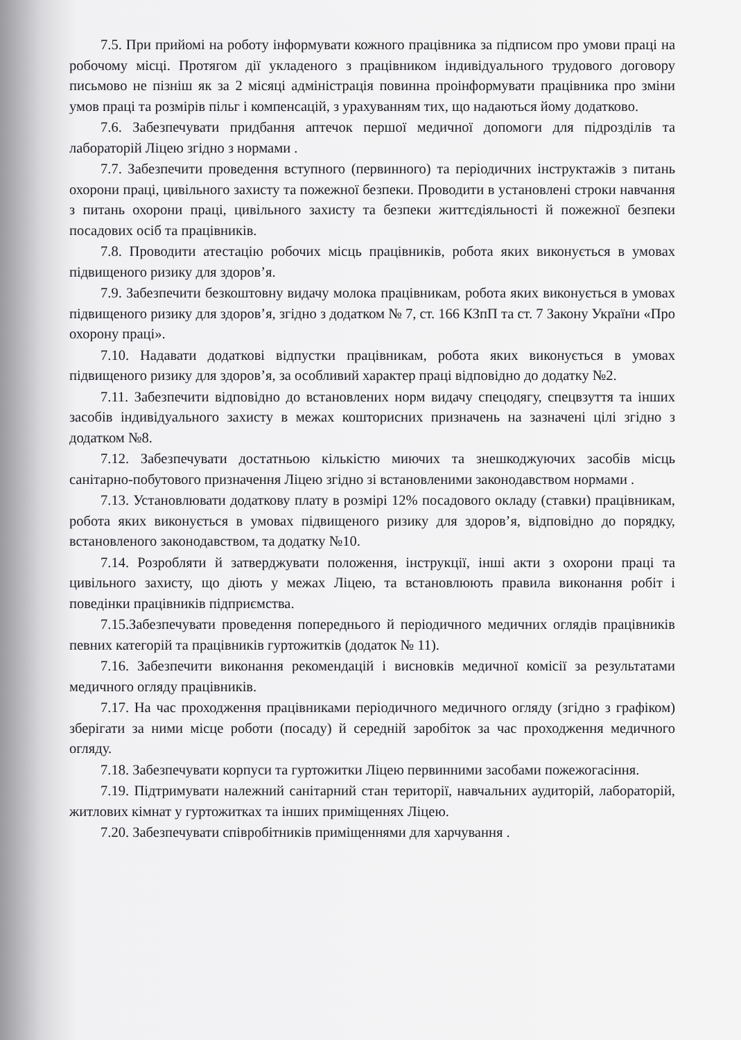7.5. При прийомі на роботу інформувати кожного працівника за підписом про умови праці на робочому місці. Протягом дії укладеного з працівником індивідуального трудового договору письмово не пізніш як за 2 місяці адміністрація повинна проінформувати працівника про зміни умов праці та розмірів пільг і компенсацій, з урахуванням тих, що надаються йому додатково.
7.6. Забезпечувати придбання аптечок першої медичної допомоги для підрозділів та лабораторій Ліцею згідно з нормами .
7.7. Забезпечити проведення вступного (первинного) та періодичних інструктажів з питань охорони праці, цивільного захисту та пожежної безпеки. Проводити в установлені строки навчання з питань охорони праці, цивільного захисту та безпеки життєдіяльності й пожежної безпеки посадових осіб та працівників.
7.8. Проводити атестацію робочих місць працівників, робота яких виконується в умовах підвищеного ризику для здоров’я.
7.9. Забезпечити безкоштовну видачу молока працівникам, робота яких виконується в умовах підвищеного ризику для здоров’я, згідно з додатком № 7, ст. 166 КЗпП та ст. 7 Закону України «Про охорону праці».
7.10. Надавати додаткові відпустки працівникам, робота яких виконується в умовах підвищеного ризику для здоров’я, за особливий характер праці відповідно до додатку №2.
7.11. Забезпечити відповідно до встановлених норм видачу спецодягу, спецвзуття та інших засобів індивідуального захисту в межах кошторисних призначень на зазначені цілі згідно з додатком №8.
7.12. Забезпечувати достатньою кількістю миючих та знешкоджуючих засобів місць санітарно-побутового призначення Ліцею згідно зі встановленими законодавством нормами .
7.13. Установлювати додаткову плату в розмірі 12% посадового окладу (ставки) працівникам, робота яких виконується в умовах підвищеного ризику для здоров’я, відповідно до порядку, встановленого законодавством, та додатку №10.
7.14. Розробляти й затверджувати положення, інструкції, інші акти з охорони праці та цивільного захисту, що діють у межах Ліцею, та встановлюють правила виконання робіт і поведінки працівників підприємства.
7.15.Забезпечувати проведення попереднього й періодичного медичних оглядів працівників певних категорій та працівників гуртожитків (додаток № 11).
7.16. Забезпечити виконання рекомендацій і висновків медичної комісії за результатами медичного огляду працівників.
7.17. На час проходження працівниками періодичного медичного огляду (згідно з графіком) зберігати за ними місце роботи (посаду) й середній заробіток за час проходження медичного огляду.
7.18. Забезпечувати корпуси та гуртожитки Ліцею первинними засобами пожежогасіння.
7.19. Підтримувати належний санітарний стан території, навчальних аудиторій, лабораторій, житлових кімнат у гуртожитках та інших приміщеннях Ліцею.
7.20. Забезпечувати співробітників приміщеннями для харчування .